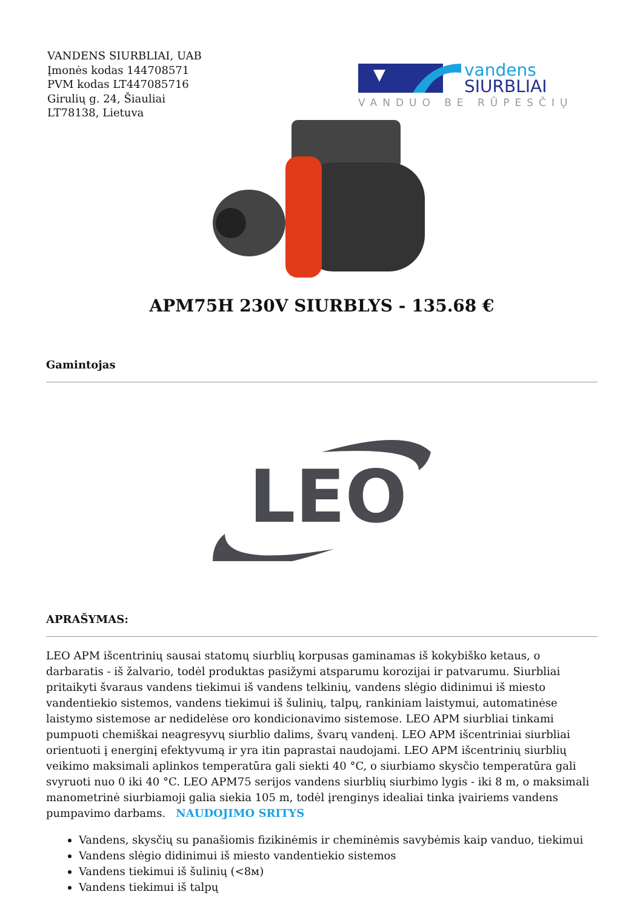VANDENS SIURBLIAI, UAB
Įmonės kodas 144708571
PVM kodas LT447085716
Girulių g. 24, Šiauliai
LT78138, Lietuva
vandens
SIURBLIAI
VANDUO BE RŪPESČIŲ
APM75H 230V SIURBLYS - 135.68 €
Gamintojas
LEO
APRAŠYMAS:
LEO APM išcentrinių sausai statomų siurblių korpusas gaminamas iš kokybiško ketaus, o darbaratis - iš žalvario, todėl produktas pasižymi atsparumu korozijai ir patvarumu. Siurbliai pritaikyti švaraus vandens tiekimui iš vandens telkinių, vandens slėgio didinimui iš miesto vandentiekio sistemos, vandens tiekimui iš šulinių, talpų, rankiniam laistymui, automatinėse laistymo sistemose ar nedidelėse oro kondicionavimo sistemose. LEO APM siurbliai tinkami pumpuoti chemiškai neagresyvų siurblio dalims, švarų vandenį. LEO APM išcentriniai siurbliai orientuoti į energinį efektyvumą ir yra itin paprastai naudojami. LEO APM išcentrinių siurblių veikimo maksimali aplinkos temperatūra gali siekti 40 °C, o siurbiamo skysčio temperatūra gali svyruoti nuo 0 iki 40 °C. LEO APM75 serijos vandens siurblių siurbimo lygis - iki 8 m, o maksimali manometrinė siurbiamoji galia siekia 105 m, todėl įrenginys idealiai tinka įvairiems vandens pumpavimo darbams. NAUDOJIMO SRITYS
Vandens, skysčių su panašiomis fizikinėmis ir cheminėmis savybėmis kaip vanduo, tiekimui
Vandens slėgio didinimui iš miesto vandentiekio sistemos
Vandens tiekimui iš šulinių (<8м)
Vandens tiekimui iš talpų